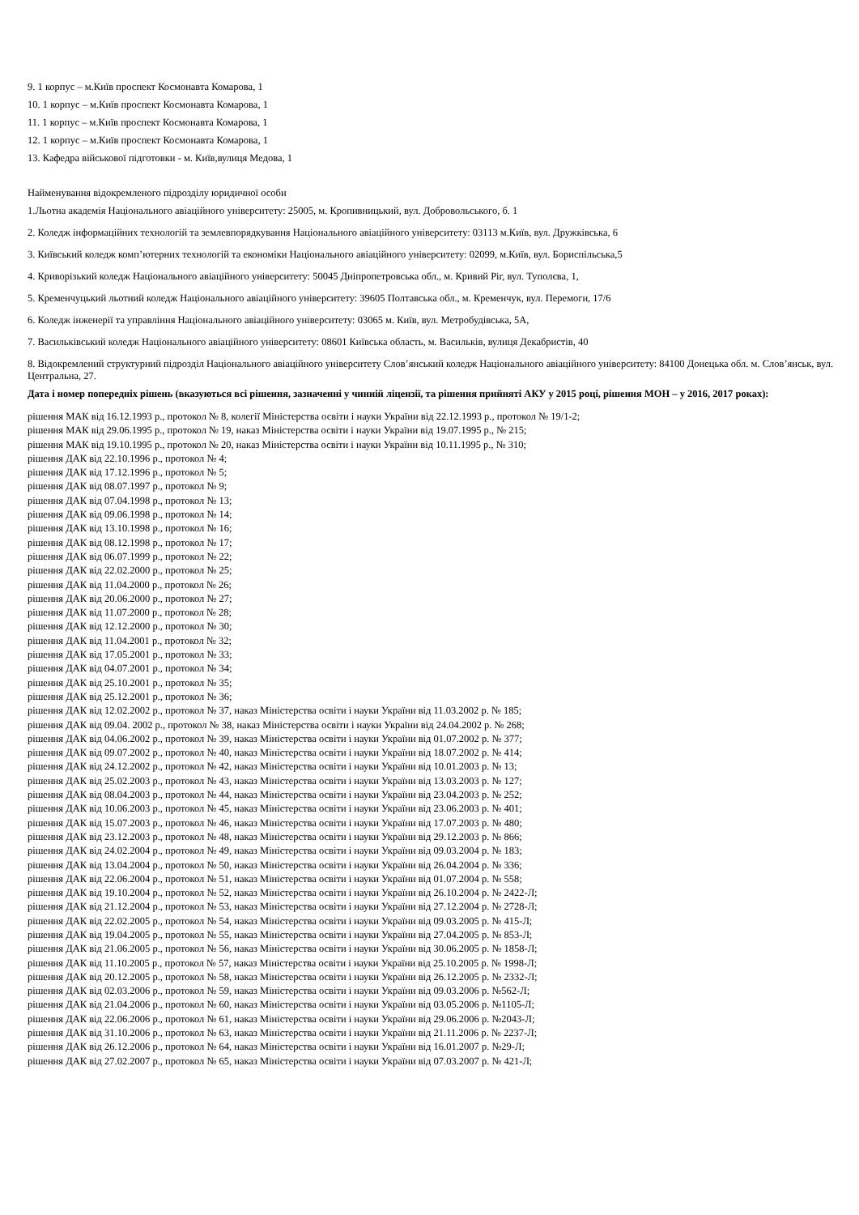9. 1 корпус – м.Київ проспект Космонавта Комарова, 1
10. 1 корпус – м.Київ проспект Космонавта Комарова, 1
11. 1 корпус – м.Київ проспект Космонавта Комарова, 1
12. 1 корпус – м.Київ проспект Космонавта Комарова, 1
13. Кафедра військової підготовки - м. Київ,вулиця Медова, 1
Найменування відокремленого підрозділу юридичної особи
1.Льотна академія Національного авіаційного університету: 25005, м. Кропивницький, вул. Добровольського, б. 1
2. Коледж інформаційних технологій та землевпорядкування Національного авіаційного університету: 03113 м.Київ, вул. Дружківська, 6
3. Київський коледж комп’ютерних технологій та економіки Національного авіаційного університету: 02099, м.Київ, вул. Бориспільська,5
4. Криворізький коледж Національного авіаційного університету: 50045 Дніпропетровська обл., м. Кривий Ріг, вул. Туполєва, 1,
5. Кременчуцький льотний коледж Національного авіаційного університету: 39605 Полтавська обл., м. Кременчук, вул. Перемоги, 17/6
6. Коледж інженерії та управління Національного авіаційного університету: 03065 м. Київ, вул. Метробудівська, 5А,
7. Васильківський коледж Національного авіаційного університету: 08601 Київська область, м. Васильків, вулиця Декабристів, 40
8. Відокремлений структурний підрозділ Національного авіаційного університету Слов’янський коледж Національного авіаційного університету: 84100 Донецька обл. м. Слов’янськ, вул. Центральна, 27.
Дата і номер попередніх рішень (вказуються всі рішення, зазначенні у чинній ліцензії, та рішення прийняті АКУ у 2015 році, рішення МОН – у 2016, 2017 роках):
рішення МАК від 16.12.1993 р., протокол № 8, колегії Міністерства освіти і науки України від 22.12.1993 р., протокол № 19/1-2;
рішення МАК від 29.06.1995 р., протокол № 19, наказ Міністерства освіти і науки України від 19.07.1995 р., № 215;
рішення МАК від 19.10.1995 р., протокол № 20, наказ Міністерства освіти і науки України від 10.11.1995 р., № 310;
рішення ДАК від 22.10.1996 р., протокол № 4;
рішення ДАК від 17.12.1996 р., протокол № 5;
рішення ДАК від 08.07.1997 р., протокол № 9;
рішення ДАК від 07.04.1998 р., протокол № 13;
рішення ДАК від 09.06.1998 р., протокол № 14;
рішення ДАК від 13.10.1998 р., протокол № 16;
рішення ДАК від 08.12.1998 р., протокол № 17;
рішення ДАК від 06.07.1999 р., протокол № 22;
рішення ДАК від 22.02.2000 р., протокол № 25;
рішення ДАК від 11.04.2000 р., протокол № 26;
рішення ДАК від 20.06.2000 р., протокол № 27;
рішення ДАК від 11.07.2000 р., протокол № 28;
рішення ДАК від 12.12.2000 р., протокол № 30;
рішення ДАК від 11.04.2001 р., протокол № 32;
рішення ДАК від 17.05.2001 р., протокол № 33;
рішення ДАК від 04.07.2001 р., протокол № 34;
рішення ДАК від 25.10.2001 р., протокол № 35;
рішення ДАК від 25.12.2001 р., протокол № 36;
рішення ДАК від 12.02.2002 р., протокол № 37, наказ Міністерства освіти і науки України від 11.03.2002 р. № 185;
рішення ДАК від 09.04. 2002 р., протокол № 38, наказ Міністерства освіти і науки України від 24.04.2002 р. № 268;
рішення ДАК від 04.06.2002 р., протокол № 39, наказ Міністерства освіти і науки України від 01.07.2002 р. № 377;
рішення ДАК від 09.07.2002 р., протокол № 40, наказ Міністерства освіти і науки України від 18.07.2002 р. № 414;
рішення ДАК від 24.12.2002 р., протокол № 42, наказ Міністерства освіти і науки України від 10.01.2003 р. № 13;
рішення ДАК від 25.02.2003 р., протокол № 43, наказ Міністерства освіти і науки України від 13.03.2003 р. № 127;
рішення ДАК від 08.04.2003 р., протокол № 44, наказ Міністерства освіти і науки України від 23.04.2003 р. № 252;
рішення ДАК від 10.06.2003 р., протокол № 45, наказ Міністерства освіти і науки України від 23.06.2003 р. № 401;
рішення ДАК від 15.07.2003 р., протокол № 46, наказ Міністерства освіти і науки України від 17.07.2003 р. № 480;
рішення ДАК від 23.12.2003 р., протокол № 48, наказ Міністерства освіти і науки України від 29.12.2003 р. № 866;
рішення ДАК від 24.02.2004 р., протокол № 49, наказ Міністерства освіти і науки України від 09.03.2004 р. № 183;
рішення ДАК від 13.04.2004 р., протокол № 50, наказ Міністерства освіти і науки України від 26.04.2004 р. № 336;
рішення ДАК від 22.06.2004 р., протокол № 51, наказ Міністерства освіти і науки України від 01.07.2004 р. № 558;
рішення ДАК від 19.10.2004 р., протокол № 52, наказ Міністерства освіти і науки України від 26.10.2004 р. № 2422-Л;
рішення ДАК від 21.12.2004 р., протокол № 53, наказ Міністерства освіти і науки України від 27.12.2004 р. № 2728-Л;
рішення ДАК від 22.02.2005 р., протокол № 54, наказ Міністерства освіти і науки України від 09.03.2005 р. № 415-Л;
рішення ДАК від 19.04.2005 р., протокол № 55, наказ Міністерства освіти і науки України від 27.04.2005 р. № 853-Л;
рішення ДАК від 21.06.2005 р., протокол № 56, наказ Міністерства освіти і науки України від 30.06.2005 р. № 1858-Л;
рішення ДАК від 11.10.2005 р., протокол № 57, наказ Міністерства освіти і науки України від 25.10.2005 р. № 1998-Л;
рішення ДАК від 20.12.2005 р., протокол № 58, наказ Міністерства освіти і науки України від 26.12.2005 р. № 2332-Л;
рішення ДАК від 02.03.2006 р., протокол № 59, наказ Міністерства освіти і науки України від 09.03.2006 р. №562-Л;
рішення ДАК від 21.04.2006 р., протокол № 60, наказ Міністерства освіти і науки України від 03.05.2006 р. №1105-Л;
рішення ДАК від 22.06.2006 р., протокол № 61, наказ Міністерства освіти і науки України від 29.06.2006 р. №2043-Л;
рішення ДАК від 31.10.2006 р., протокол № 63, наказ Міністерства освіти і науки України від 21.11.2006 р. № 2237-Л;
рішення ДАК від 26.12.2006 р., протокол № 64, наказ Міністерства освіти і науки України від 16.01.2007 р. №29-Л;
рішення ДАК від 27.02.2007 р., протокол № 65, наказ Міністерства освіти і науки України від 07.03.2007 р. № 421-Л;